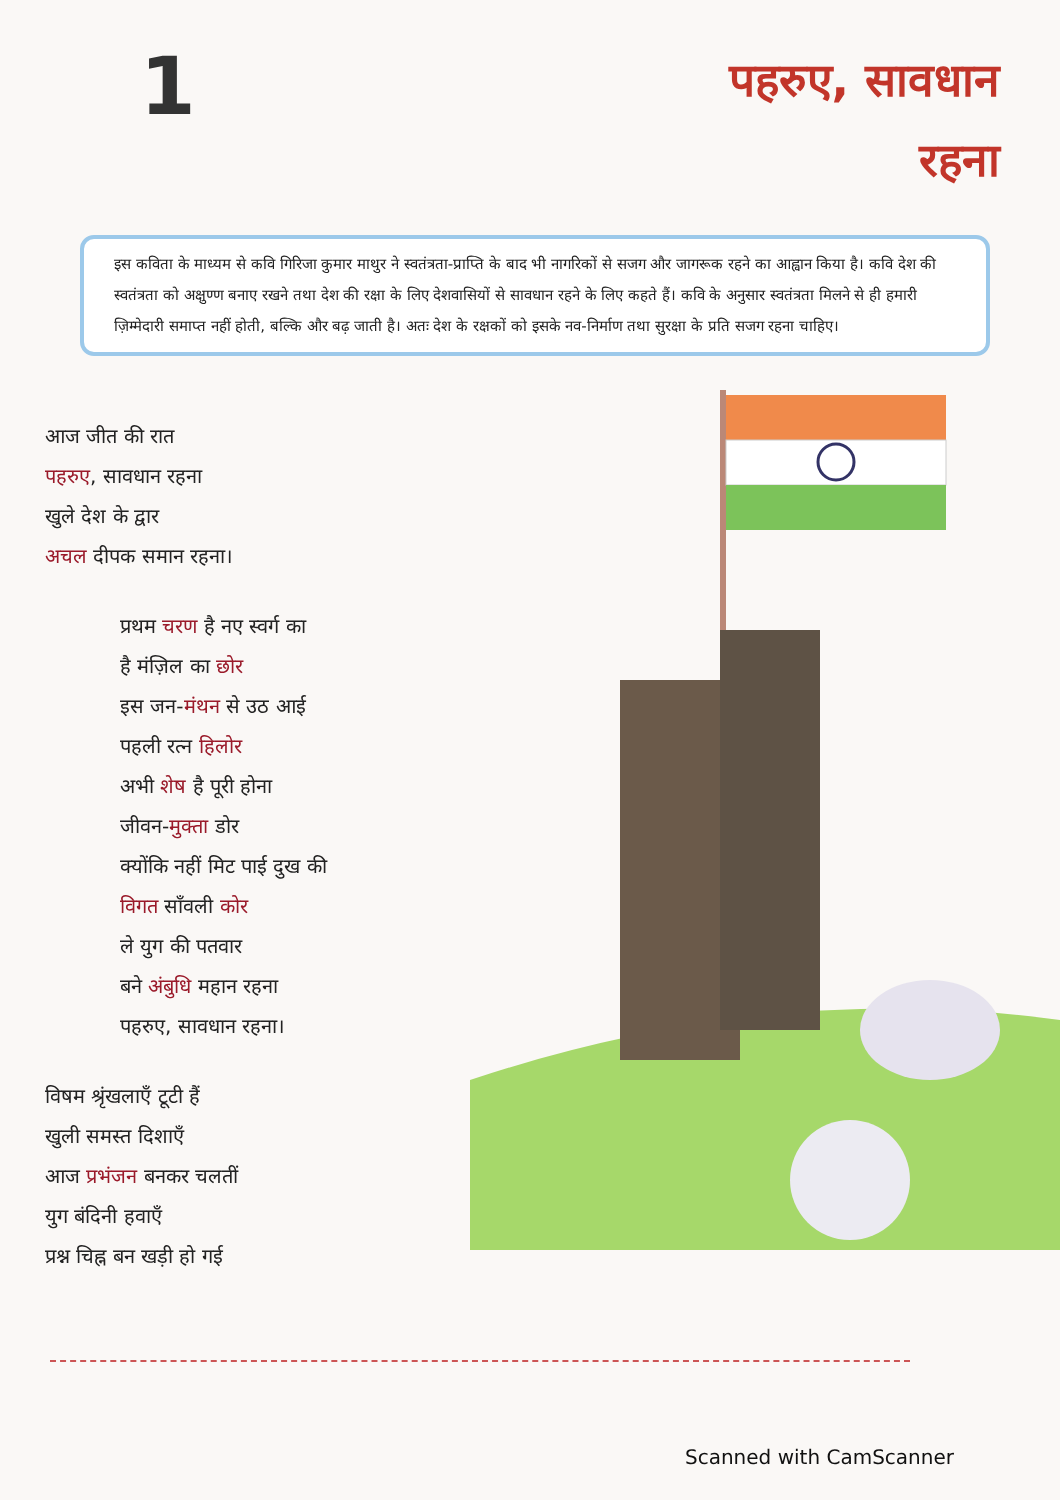1
पहरुए, सावधान
रहना
इस कविता के माध्यम से कवि गिरिजा कुमार माथुर ने स्वतंत्रता-प्राप्ति के बाद भी नागरिकों से सजग और जागरूक रहने का आह्वान किया है। कवि देश की स्वतंत्रता को अक्षुण्ण बनाए रखने तथा देश की रक्षा के लिए देशवासियों से सावधान रहने के लिए कहते हैं। कवि के अनुसार स्वतंत्रता मिलने से ही हमारी ज़िम्मेदारी समाप्त नहीं होती, बल्कि और बढ़ जाती है। अतः देश के रक्षकों को इसके नव-निर्माण तथा सुरक्षा के प्रति सजग रहना चाहिए।
आज जीत की रात
पहरुए, सावधान रहना
खुले देश के द्वार
अचल दीपक समान रहना।
प्रथम चरण है नए स्वर्ग का
है मंज़िल का छोर
इस जन-मंथन से उठ आई
पहली रत्न हिलोर
अभी शेष है पूरी होना
जीवन-मुक्ता डोर
क्योंकि नहीं मिट पाई दुख की
विगत साँवली कोर
ले युग की पतवार
बने अंबुधि महान रहना
पहरुए, सावधान रहना।
विषम श्रृंखलाएँ टूटी हैं
खुली समस्त दिशाएँ
आज प्रभंजन बनकर चलतीं
युग बंदिनी हवाएँ
प्रश्न चिह्न बन खड़ी हो गई
Scanned with CamScanner